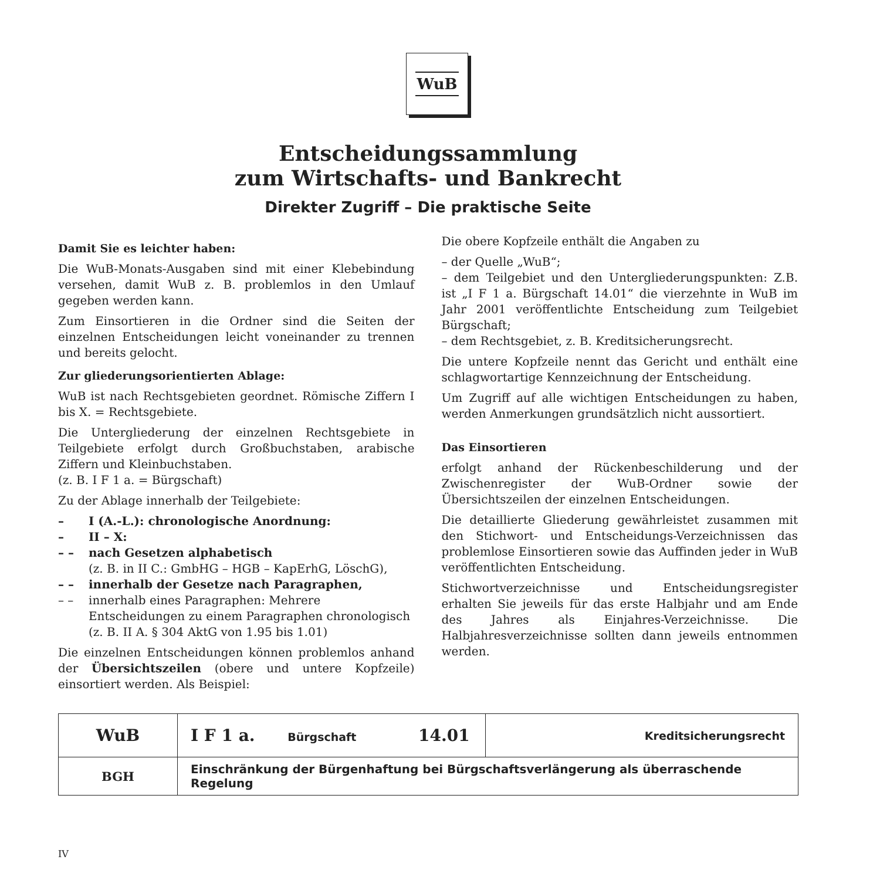WuB
Entscheidungssammlung
zum Wirtschafts- und Bankrecht
Direkter Zugriff – Die praktische Seite
Damit Sie es leichter haben:
Die WuB-Monats-Ausgaben sind mit einer Klebebindung versehen, damit WuB z. B. problemlos in den Umlauf gegeben werden kann.
Zum Einsortieren in die Ordner sind die Seiten der einzelnen Entscheidungen leicht voneinander zu trennen und bereits gelocht.
Zur gliederungsorientierten Ablage:
WuB ist nach Rechtsgebieten geordnet. Römische Ziffern I bis X. = Rechtsgebiete.
Die Untergliederung der einzelnen Rechtsgebiete in Teilgebiete erfolgt durch Großbuchstaben, arabische Ziffern und Kleinbuchstaben.
(z. B. I F 1 a. = Bürgschaft)
Zu der Ablage innerhalb der Teilgebiete:
– I (A.-L.): chronologische Anordnung:
– II – X:
– – nach Gesetzen alphabetisch
(z. B. in II C.: GmbHG – HGB – KapErhG, LöschG),
– – innerhalb der Gesetze nach Paragraphen,
– – innerhalb eines Paragraphen: Mehrere Entscheidungen zu einem Paragraphen chronologisch (z. B. II A. § 304 AktG von 1.95 bis 1.01)
Die einzelnen Entscheidungen können problemlos anhand der Übersichtszeilen (obere und untere Kopfzeile) einsortiert werden. Als Beispiel:
Die obere Kopfzeile enthält die Angaben zu
– der Quelle „WuB“;
– dem Teilgebiet und den Untergliederungspunkten: Z.B. ist „I F 1 a. Bürgschaft 14.01“ die vierzehnte in WuB im Jahr 2001 veröffentlichte Entscheidung zum Teilgebiet Bürgschaft;
– dem Rechtsgebiet, z. B. Kreditsicherungsrecht.
Die untere Kopfzeile nennt das Gericht und enthält eine schlagwortartige Kennzeichnung der Entscheidung.
Um Zugriff auf alle wichtigen Entscheidungen zu haben, werden Anmerkungen grundsätzlich nicht aussortiert.
Das Einsortieren
erfolgt anhand der Rückenbeschilderung und der Zwischenregister der WuB-Ordner sowie der Übersichtszeilen der einzelnen Entscheidungen.
Die detaillierte Gliederung gewährleistet zusammen mit den Stichwort- und Entscheidungs-Verzeichnissen das problemlose Einsortieren sowie das Auffinden jeder in WuB veröffentlichten Entscheidung.
Stichwortverzeichnisse und Entscheidungsregister erhalten Sie jeweils für das erste Halbjahr und am Ende des Jahres als Einjahres-Verzeichnisse. Die Halbjahresverzeichnisse sollten dann jeweils entnommen werden.
| WuB | I F 1 a. Bürgschaft 14.01 | Kreditsicherungsrecht |
| BGH | Einschränkung der Bürgenhaftung bei Bürgschaftsverlängerung als überraschende Regelung | |
IV